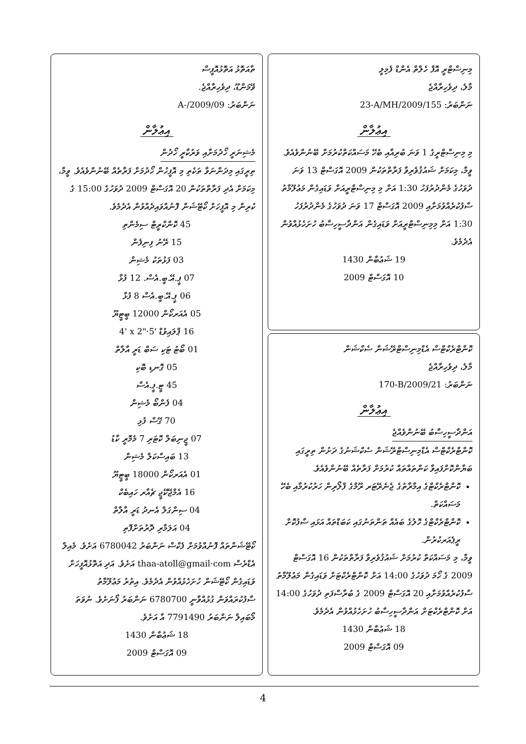މިނިސްޓްރީ އޮފް ހެލްތް އެންޑް ފެމިލީ
މާލެ، ދިވެހިރާއްޖެ
ނަންބަރު: 23-A/MH/2009/155
އިޢުލާން
މި މިނިސްޓްރީގެ 1 ވަނަ ބުރިއާއި ބެހޭ މަސައްކަތްކުރުމަށް ބޭނުންވެއެވެ.
ވީމާ، މިކަމަށް ޝައުޤުވެރިވާ ފަރާތްތަކުން 2009 އޮގަސްޓް 13 ވަނަ ދުވަހުގެ މެންދުރުފަހު 1:30 އަށް މި މިނިސްޓްރީއަށް ވަޑައިގެން މަޢުލޫމާތު ސާފުކުރެއްވުމަށާއި 2009 އޮގަސްޓް 17 ވަނަ ދުވަހުގެ މެންދުރުފަހު 1:30 އަށް މިމިނިސްޓްރީއަށް ވަޑައިގެން އަންދާސީހިސާބު ހުށަހެޅުއްވުން އެދެމެވެ.
19 ޝަޢުބާން 1430
10 އޮގަސްޓް 2009
ކޮންޓްރެކްޓްސް އެޑްމިނިސްޓްރޭޝަން ސެކްޝަން
މާލެ، ދިވެހިރާއްޖެ
ނަންބަރު: 170-B/2009/21
އިޢުލާން
އަންދާސީހިސާބު ބޭނުންވެއްޖެ
ކޮންޓްރެކްޓްސް އެޑްމިނިސްޓްރޭޝަން ސެކްޝަނުގެ ދަށުން ތިރީގައި ބަޔާންކޮށްފައިވާ ކަންތައްތައް ކުރުމަށް ފަރާތެއް ބޭނުންވެއެވެ.
ކޮންޓްރެކްޓްގެ އިމާރާތުގެ ޖެނެރޭޓަރ ރޫމްގެ ފްލޯރިން ހަރުކުރުމާއި ބެހޭ މަސައްކަތް.
ކޮންޓްރެކްޓްގެ ހޮލުގެ ބައެއް ތަންތަނުގައި ކަބަޑްތައް އަޅައި ސާފުކޮށް ރީޕެއަރކުރުން.
ވީމާ، މި މަސައްކަތް ކުރުމަށް ޝައުޤުވެރިވާ ފަރާތްތަކުން 16 އޮގަސްޓް 2009 ގެ ހޯމަ ދުވަހުގެ 14:00 އަށް ކޮންޓްރެކްޓަށް ވަޑައިގެން މަޢުލޫމާތު ސާފުކުރެއްވުމަށާއި 20 އޮގަސްޓް 2009 ގެ ބުރާސްފަތި ދުވަހުގެ 14:00 އަށް ކޮންޓްރެކްޓަށް އަންދާސީހިސާބު ހުށަހެޅުއްވުން އެދެމެވެ.
18 ޝަޢުބާން 1430
09 އޮގަސްޓް 2009
ތާއަތޮޅު އަތޮޅުއޮފީސް
ވޭމަންޑޫ، ދިވެހިރާއްޖެ.
ނަންބަރު: A-/2009/09
އިޢުލާން
މެޝިނަރީ ހޯދުމަށާއި ވަރުކާރީ ހޯދުން
ތިރީގައި މިދަންނަވާ ތަކެތި މި އޮފީހުން ހޯދުމަށް ފަރާތެއް ބޭނުންވެއެވެ. ވީމާ، މިކަމަށް އެދި ފަރާތްތަކުން 20 އޮގަސްޓް 2009 ދުވަހުގެ 15:00 ގެ ކުރިން މި އޮފީހަށް ކޯޓޭޝަން ފޮނުއްވައިދެއްވުން އެދެމެވެ.
45 ކޮންކްރީޓް ސިމެންތި
15 ރޭނު ފިނިފެން
03 ފަޅުތަކު މެޝިން
07 ޕީ.އޭ.ބީ.އެސް. 12 ފުޅާ
06 ޕީ.އޭ.ބީ.އެސް 8 ފުޅާ
05 އެއަރކޯން 12000 ބީޓީޔޫ
16 ޕްލައިވުޑް 4' x 2"·5'
01 ބޯޓު ޓަކި ސަބް ޑަރީ އާލާތް
05 ގޮނޑި ބޮކި
45 ޓީ.ޕީ.އެސް
04 ފެންބޯ މެޝިން
70 ގޭސް ފުޅި
07 ޖީނިބަލް ކޮޓަރި 7 މެމޮރީ ކާޑު
13 ބައިސްކަލް މެޝިން
01 އެއަރކޯން 18000 ބީޓީޔޫ
16 އެމްޖޭކޭޖީ ޗެއާރ ހައިބެކް
04 ސިންގަލް އެނދު ޑަރީ އާލާތް
04 އަލަމާރި ދޮރުތަށްފޮތި
ކޯޓޭޝަންތައް ފޮނުއްވުމަށް ފެކްސް ނަންބަރު 6780042 އަށެވެ. މެއިލް އެޑްރެސް thaa-atoll@gmail·com އަށެވެ. އަދި އަތޮޅުއޮފީހަށް ވަޑައިގެން ކޯޓޭޝަން ހުށަހެޅުއްވުން އެދެމެވެ. އިތުރު މަޢުލޫމާތު ސާފުކުރައްވަން ގުޅުއްވާނީ 6780700 ނަންބަރު ފޯނަށެވެ. ނުވަތަ މޯބައިލް ނަންބަރު 7791490 އާ އަށެވެ.
18 ޝަޢުބާން 1430
09 އޮގަސްޓް 2009
4